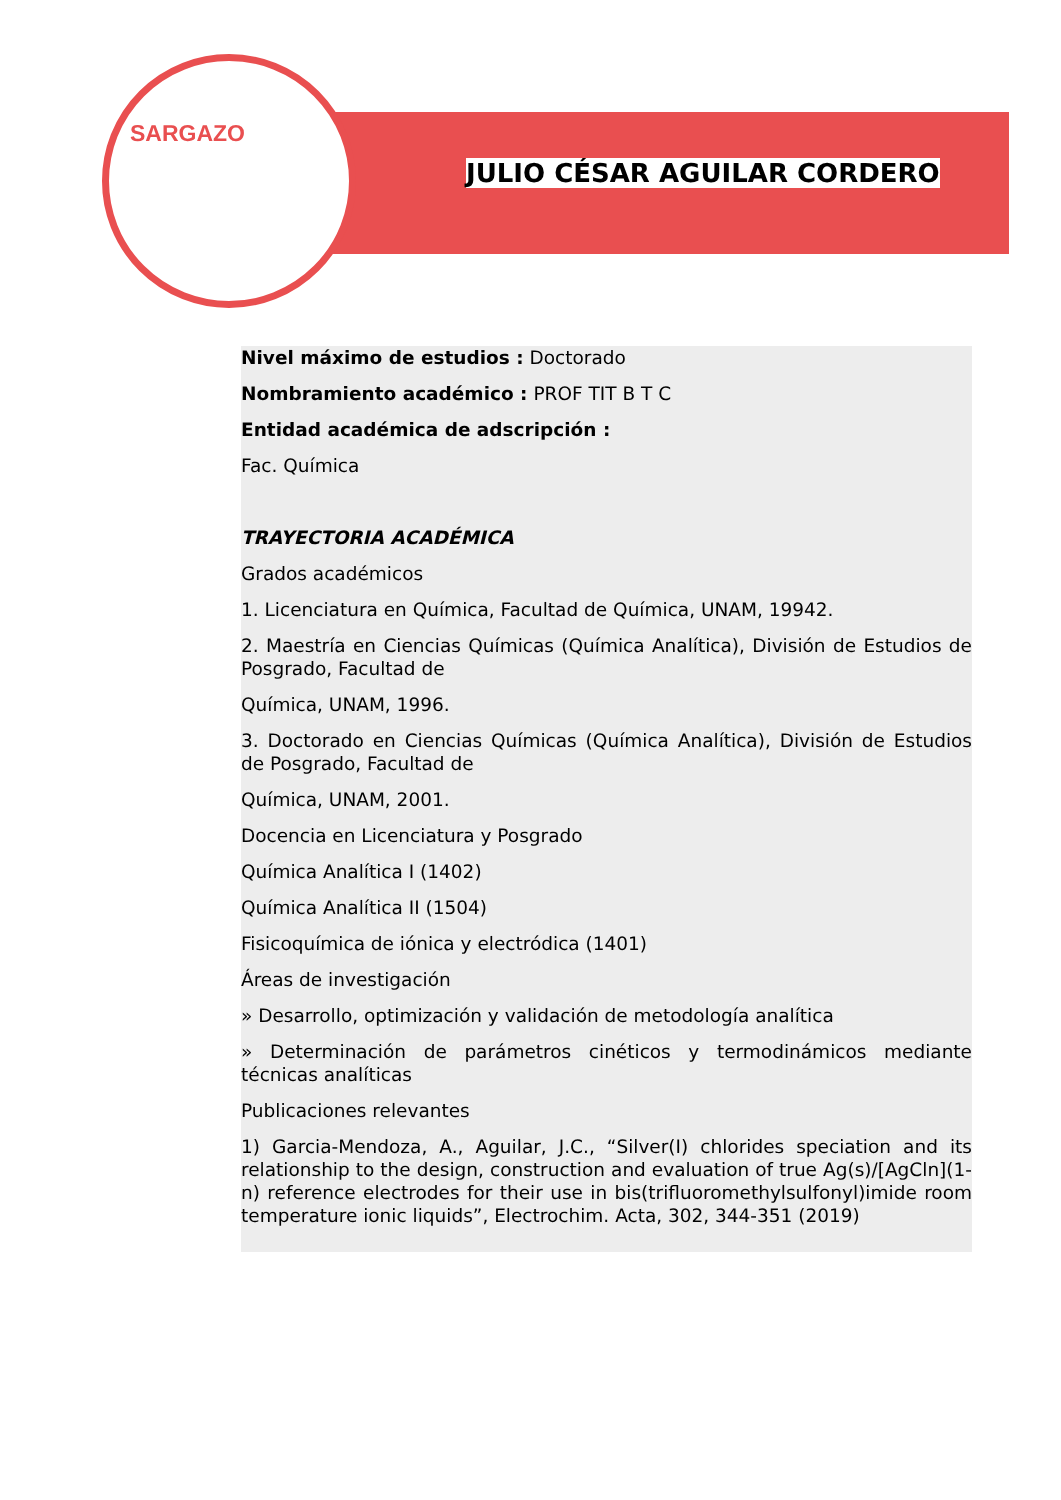SARGAZO
JULIO CÉSAR AGUILAR CORDERO
Nivel máximo de estudios : Doctorado
Nombramiento académico : PROF TIT B T C
Entidad académica de adscripción :
Fac. Química
TRAYECTORIA ACADÉMICA
Grados académicos
1. Licenciatura en Química, Facultad de Química, UNAM, 19942.
2. Maestría en Ciencias Químicas (Química Analítica), División de Estudios de Posgrado, Facultad de
Química, UNAM, 1996.
3. Doctorado en Ciencias Químicas (Química Analítica), División de Estudios de Posgrado, Facultad de
Química, UNAM, 2001.
Docencia en Licenciatura y Posgrado
Química Analítica I (1402)
Química Analítica II (1504)
Fisicoquímica de iónica y electródica (1401)
Áreas de investigación
» Desarrollo, optimización y validación de metodología analítica
» Determinación de parámetros cinéticos y termodinámicos mediante técnicas analíticas
Publicaciones relevantes
1) Garcia-Mendoza, A., Aguilar, J.C., “Silver(I) chlorides speciation and its relationship to the design, construction and evaluation of true Ag(s)/[AgCln](1-n) reference electrodes for their use in bis(trifluoromethylsulfonyl)imide room temperature ionic liquids”, Electrochim. Acta, 302, 344-351 (2019)